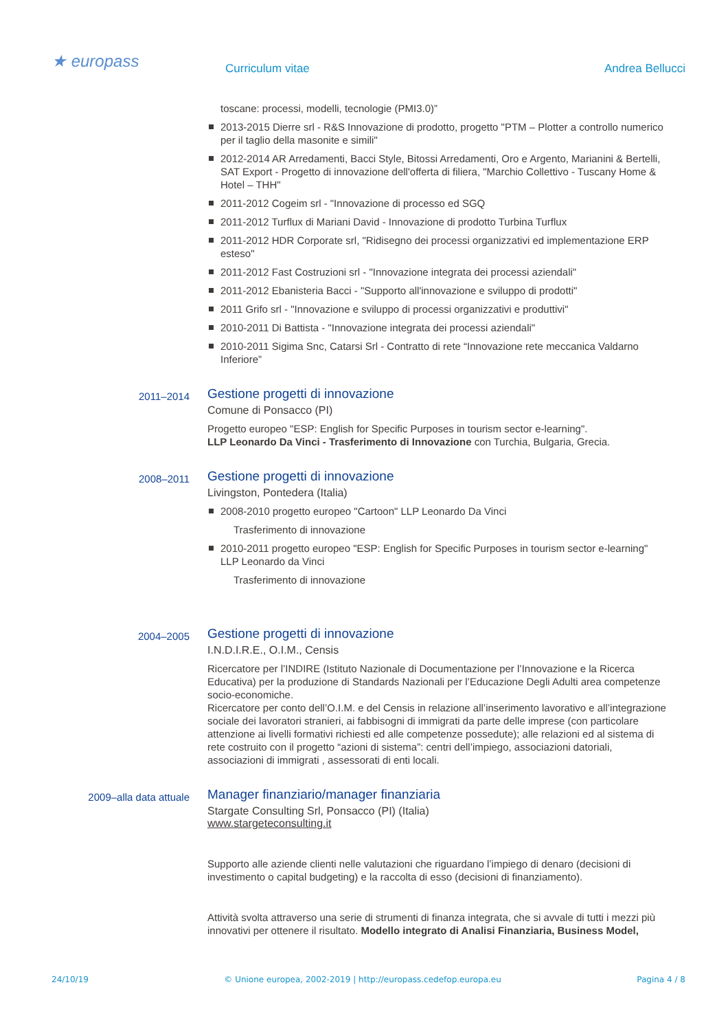★ europass Curriculum vitae Andrea Bellucci
toscane: processi, modelli, tecnologie (PMI3.0)”
2013-2015 Dierre srl - R&S Innovazione di prodotto, progetto "PTM – Plotter a controllo numerico per il taglio della masonite e simili"
2012-2014 AR Arredamenti, Bacci Style, Bitossi Arredamenti, Oro e Argento, Marianini & Bertelli, SAT Export - Progetto di innovazione dell'offerta di filiera, "Marchio Collettivo - Tuscany Home & Hotel – THH"
2011-2012 Cogeim srl - "Innovazione di processo ed SGQ
2011-2012 Turflux di Mariani David - Innovazione di prodotto Turbina Turflux
2011-2012 HDR Corporate srl, "Ridisegno dei processi organizzativi ed implementazione ERP esteso"
2011-2012 Fast Costruzioni srl - "Innovazione integrata dei processi aziendali"
2011-2012 Ebanisteria Bacci - "Supporto all'innovazione e sviluppo di prodotti"
2011 Grifo srl - "Innovazione e sviluppo di processi organizzativi e produttivi"
2010-2011 Di Battista - "Innovazione integrata dei processi aziendali"
2010-2011 Sigima Snc, Catarsi Srl - Contratto di rete “Innovazione rete meccanica Valdarno Inferiore”
2011–2014
Gestione progetti di innovazione
Comune di Ponsacco (PI)
Progetto europeo "ESP: English for Specific Purposes in tourism sector e-learning".
LLP Leonardo Da Vinci - Trasferimento di Innovazione con Turchia, Bulgaria, Grecia.
2008–2011
Gestione progetti di innovazione
Livingston, Pontedera (Italia)
2008-2010 progetto europeo "Cartoon" LLP Leonardo Da Vinci
Trasferimento di innovazione
2010-2011 progetto europeo "ESP: English for Specific Purposes in tourism sector e-learning" LLP Leonardo da Vinci
Trasferimento di innovazione
2004–2005
Gestione progetti di innovazione
I.N.D.I.R.E., O.I.M., Censis
Ricercatore per l’INDIRE (Istituto Nazionale di Documentazione per l’Innovazione e la Ricerca Educativa) per la produzione di Standards Nazionali per l’Educazione Degli Adulti area competenze socio-economiche.
Ricercatore per conto dell’O.I.M. e del Censis in relazione all’inserimento lavorativo e all’integrazione sociale dei lavoratori stranieri, ai fabbisogni di immigrati da parte delle imprese (con particolare attenzione ai livelli formativi richiesti ed alle competenze possedute); alle relazioni ed al sistema di rete costruito con il progetto “azioni di sistema”: centri dell’impiego, associazioni datoriali, associazioni di immigrati , assessorati di enti locali.
2009–alla data attuale
Manager finanziario/manager finanziaria
Stargate Consulting Srl, Ponsacco (PI) (Italia)
www.stargeteconsulting.it
Supporto alle aziende clienti nelle valutazioni che riguardano l’impiego di denaro (decisioni di investimento o capital budgeting) e la raccolta di esso (decisioni di finanziamento).
Attività svolta attraverso una serie di strumenti di finanza integrata, che si avvale di tutti i mezzi più innovativi per ottenere il risultato. Modello integrato di Analisi Finanziaria, Business Model,
24/10/19 © Unione europea, 2002-2019 | http://europass.cedefop.europa.eu Pagina 4 / 8